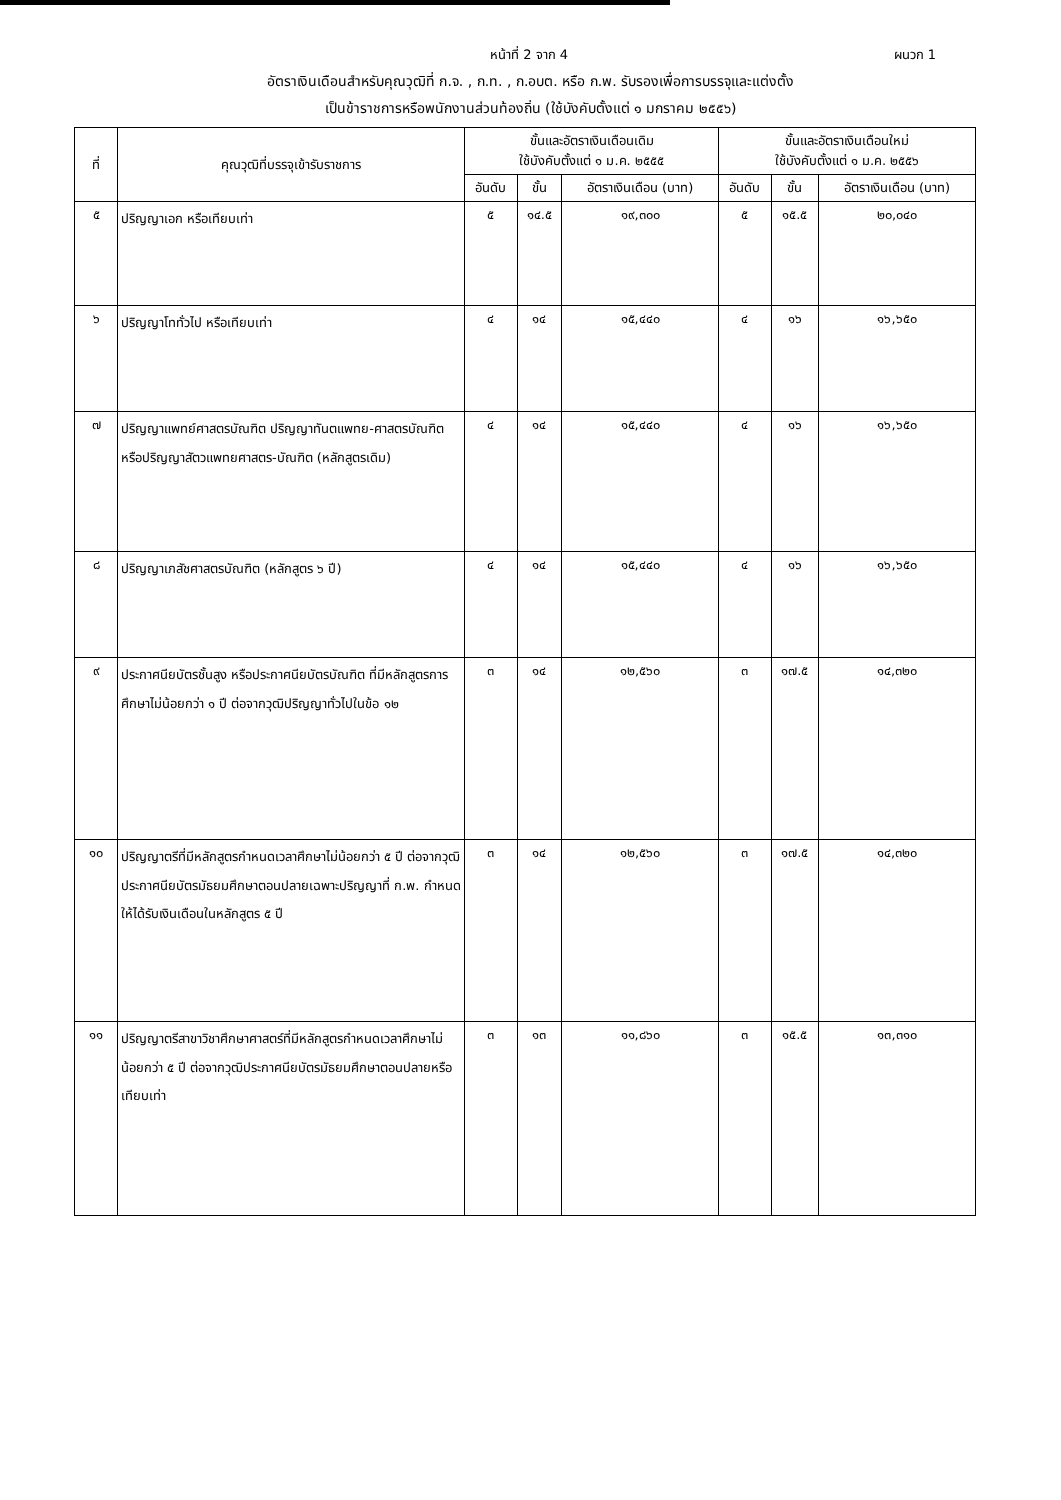หน้าที่ 2 จาก 4 ผนวก 1
อัตราเงินเดือนสำหรับคุณวุฒิที่ ก.จ. , ก.ท. , ก.อบต. หรือ ก.พ. รับรองเพื่อการบรรจุและแต่งตั้ง
เป็นข้าราชการหรือพนักงานส่วนท้องถิ่น (ใช้บังคับตั้งแต่ ๑ มกราคม ๒๕๕๖)
| ที่ | คุณวุฒิที่บรรจุเข้ารับราชการ | ขั้นและอัตราเงินเดือนเดิม ใช้บังคับตั้งแต่ ๑ ม.ค. ๒๕๕๕ | | | ขั้นและอัตราเงินเดือนใหม่ ใช้บังคับตั้งแต่ ๑ ม.ค. ๒๕๕๖ | | |
| --- | --- | --- | --- | --- | --- | --- | --- |
| | | อันดับ | ขั้น | อัตราเงินเดือน (บาท) | อันดับ | ขั้น | อัตราเงินเดือน (บาท) |
| ๕ | ปริญญาเอก หรือเทียบเท่า | ๕ | ๑๔.๕ | ๑๙,๓๐๐ | ๕ | ๑๕.๕ | ๒๐,๐๔๐ |
| ๖ | ปริญญาโททั่วไป หรือเทียบเท่า | ๔ | ๑๔ | ๑๕,๔๔๐ | ๔ | ๑๖ | ๑๖,๖๕๐ |
| ๗ | ปริญญาแพทย์ศาสตรบัณฑิต ปริญญาทันตแพทย-ศาสตรบัณฑิต หรือปริญญาสัตวแพทยศาสตร-บัณฑิต (หลักสูตรเดิม) | ๔ | ๑๔ | ๑๕,๔๔๐ | ๔ | ๑๖ | ๑๖,๖๕๐ |
| ๘ | ปริญญาเภสัชศาสตรบัณฑิต (หลักสูตร ๖ ปี) | ๔ | ๑๔ | ๑๕,๔๔๐ | ๔ | ๑๖ | ๑๖,๖๕๐ |
| ๙ | ประกาศนียบัตรชั้นสูง หรือประกาศนียบัตรบัณฑิต ที่มีหลักสูตรการศึกษาไม่น้อยกว่า ๑ ปี ต่อจากวุฒิปริญญาทั่วไปในข้อ ๑๒ | ๓ | ๑๔ | ๑๒,๕๖๐ | ๓ | ๑๗.๕ | ๑๔,๓๒๐ |
| ๑๐ | ปริญญาตรีที่มีหลักสูตรกำหนดเวลาศึกษาไม่น้อยกว่า ๕ ปี ต่อจากวุฒิประกาศนียบัตรมัธยมศึกษาตอนปลายเฉพาะปริญญาที่ ก.พ. กำหนดให้ได้รับเงินเดือนในหลักสูตร ๕ ปี | ๓ | ๑๔ | ๑๒,๕๖๐ | ๓ | ๑๗.๕ | ๑๔,๓๒๐ |
| ๑๑ | ปริญญาตรีสาขาวิชาศึกษาศาสตร์ที่มีหลักสูตรกำหนดเวลาศึกษาไม่น้อยกว่า ๕ ปี ต่อจากวุฒิประกาศนียบัตรมัธยมศึกษาตอนปลายหรือเทียบเท่า | ๓ | ๑๓ | ๑๑,๘๖๐ | ๓ | ๑๕.๕ | ๑๓,๓๑๐ |